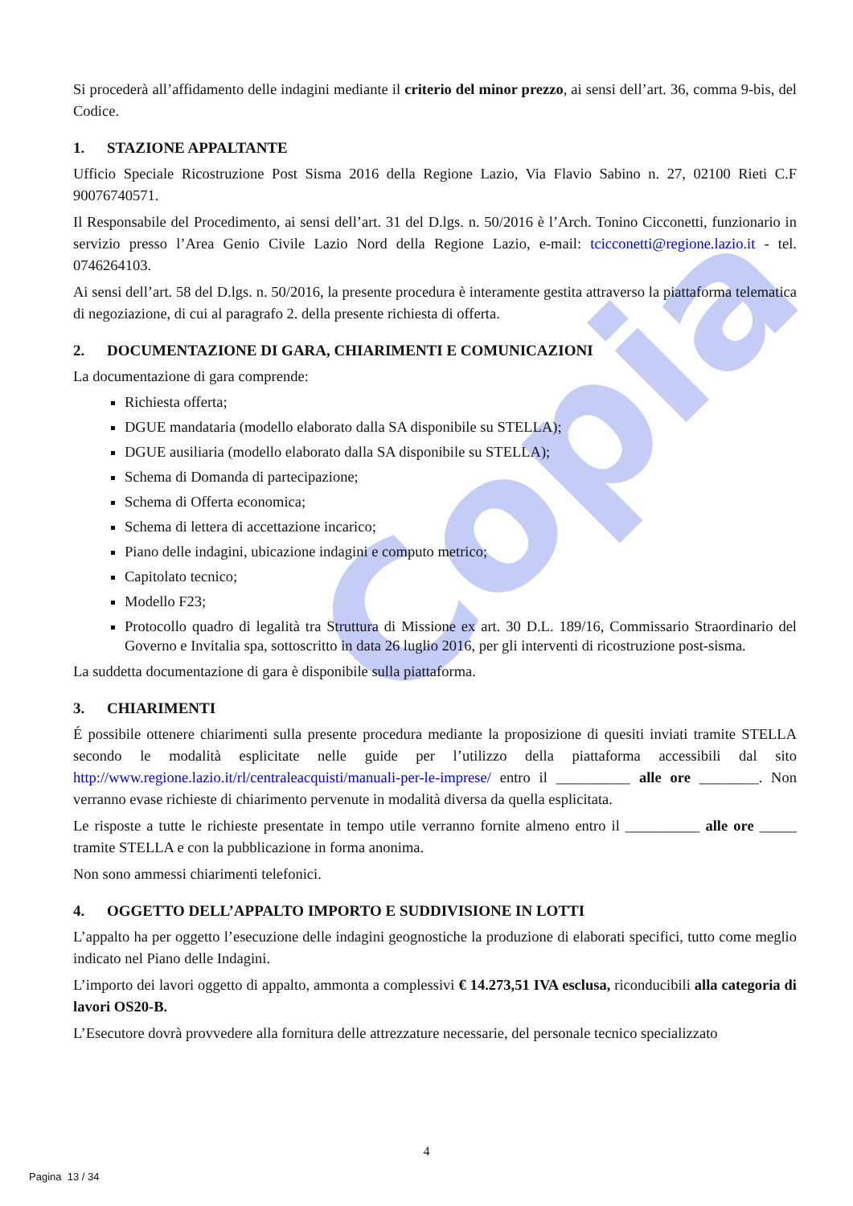Copia
Si procederà all’affidamento delle indagini mediante il criterio del minor prezzo, ai sensi dell’art. 36, comma 9-bis, del Codice.
1. STAZIONE APPALTANTE
Ufficio Speciale Ricostruzione Post Sisma 2016 della Regione Lazio, Via Flavio Sabino n. 27, 02100 Rieti C.F 90076740571.
Il Responsabile del Procedimento, ai sensi dell’art. 31 del D.lgs. n. 50/2016 è l’Arch. Tonino Cicconetti, funzionario in servizio presso l’Area Genio Civile Lazio Nord della Regione Lazio, e-mail: tcicconetti@regione.lazio.it - tel. 0746264103.
Ai sensi dell’art. 58 del D.lgs. n. 50/2016, la presente procedura è interamente gestita attraverso la piattaforma telematica di negoziazione, di cui al paragrafo 2. della presente richiesta di offerta.
2. DOCUMENTAZIONE DI GARA, CHIARIMENTI E COMUNICAZIONI
La documentazione di gara comprende:
Richiesta offerta;
DGUE mandataria (modello elaborato dalla SA disponibile su STELLA);
DGUE ausiliaria (modello elaborato dalla SA disponibile su STELLA);
Schema di Domanda di partecipazione;
Schema di Offerta economica;
Schema di lettera di accettazione incarico;
Piano delle indagini, ubicazione indagini e computo metrico;
Capitolato tecnico;
Modello F23;
Protocollo quadro di legalità tra Struttura di Missione ex art. 30 D.L. 189/16, Commissario Straordinario del Governo e Invitalia spa, sottoscritto in data 26 luglio 2016, per gli interventi di ricostruzione post-sisma.
La suddetta documentazione di gara è disponibile sulla piattaforma.
3. CHIARIMENTI
É possibile ottenere chiarimenti sulla presente procedura mediante la proposizione di quesiti inviati tramite STELLA secondo le modalità esplicitate nelle guide per l’utilizzo della piattaforma accessibili dal sito http://www.regione.lazio.it/rl/centraleacquisti/manuali-per-le-imprese/ entro il __________ alle ore ________. Non verranno evase richieste di chiarimento pervenute in modalità diversa da quella esplicitata.
Le risposte a tutte le richieste presentate in tempo utile verranno fornite almeno entro il __________ alle ore _____ tramite STELLA e con la pubblicazione in forma anonima.
Non sono ammessi chiarimenti telefonici.
4. OGGETTO DELL’APPALTO IMPORTO E SUDDIVISIONE IN LOTTI
L’appalto ha per oggetto l’esecuzione delle indagini geognostiche la produzione di elaborati specifici, tutto come meglio indicato nel Piano delle Indagini.
L’importo dei lavori oggetto di appalto, ammonta a complessivi € 14.273,51 IVA esclusa, riconducibili alla categoria di lavori OS20-B.
L’Esecutore dovrà provvedere alla fornitura delle attrezzature necessarie, del personale tecnico specializzato
4
Pagina 13 / 34